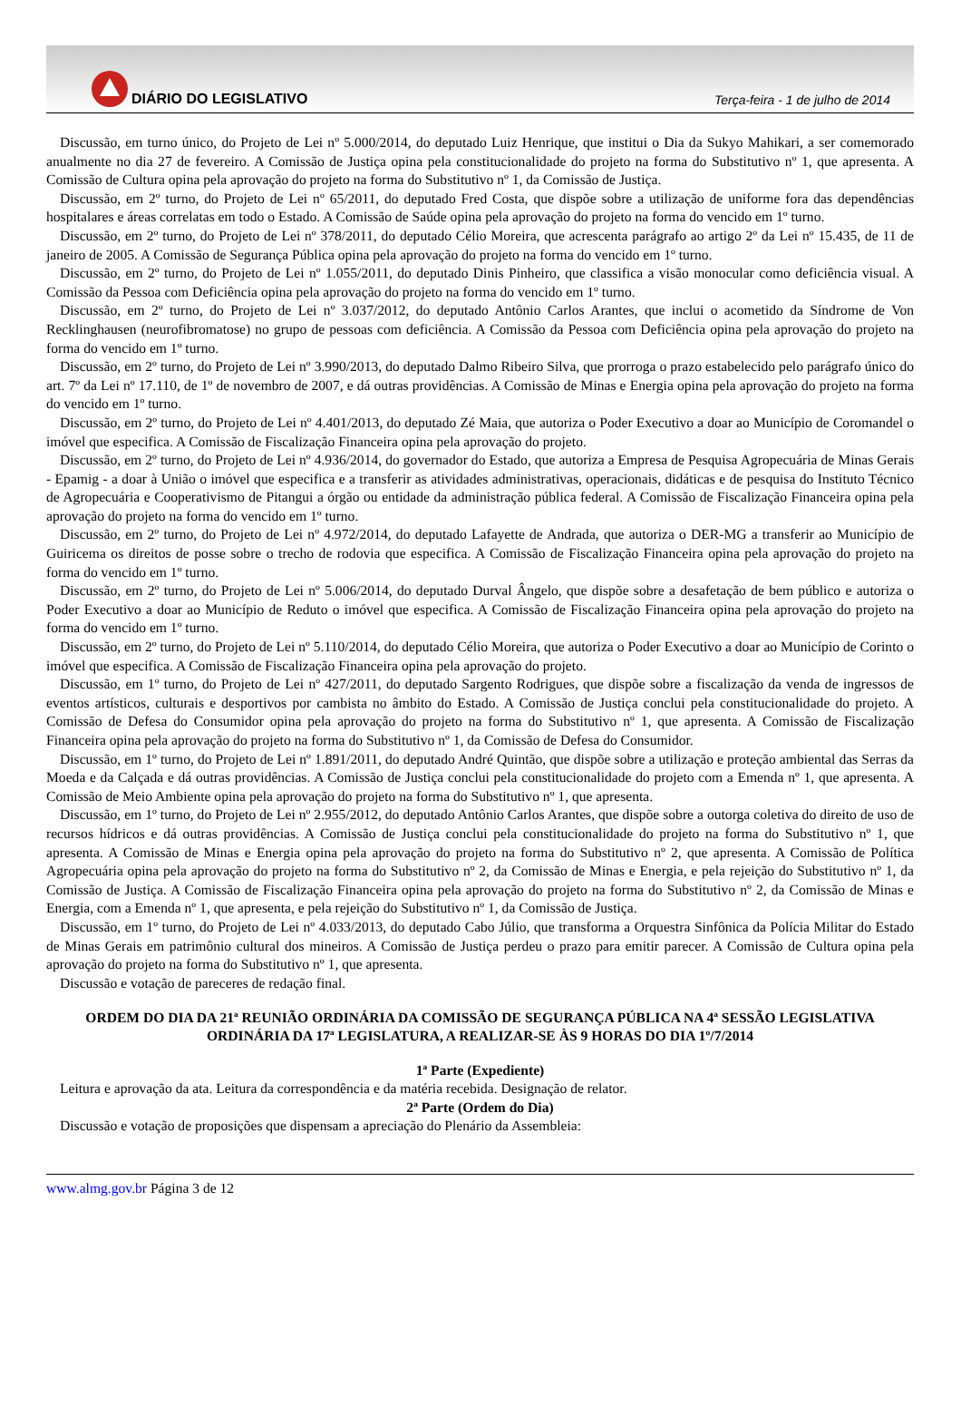DIÁRIO DO LEGISLATIVO
Terça-feira - 1 de julho de 2014
Discussão, em turno único, do Projeto de Lei nº 5.000/2014, do deputado Luiz Henrique, que institui o Dia da Sukyo Mahikari, a ser comemorado anualmente no dia 27 de fevereiro. A Comissão de Justiça opina pela constitucionalidade do projeto na forma do Substitutivo nº 1, que apresenta. A Comissão de Cultura opina pela aprovação do projeto na forma do Substitutivo nº 1, da Comissão de Justiça.
Discussão, em 2º turno, do Projeto de Lei nº 65/2011, do deputado Fred Costa, que dispõe sobre a utilização de uniforme fora das dependências hospitalares e áreas correlatas em todo o Estado. A Comissão de Saúde opina pela aprovação do projeto na forma do vencido em 1º turno.
Discussão, em 2º turno, do Projeto de Lei nº 378/2011, do deputado Célio Moreira, que acrescenta parágrafo ao artigo 2º da Lei nº 15.435, de 11 de janeiro de 2005. A Comissão de Segurança Pública opina pela aprovação do projeto na forma do vencido em 1º turno.
Discussão, em 2º turno, do Projeto de Lei nº 1.055/2011, do deputado Dinis Pinheiro, que classifica a visão monocular como deficiência visual. A Comissão da Pessoa com Deficiência opina pela aprovação do projeto na forma do vencido em 1º turno.
Discussão, em 2º turno, do Projeto de Lei nº 3.037/2012, do deputado Antônio Carlos Arantes, que inclui o acometido da Síndrome de Von Recklinghausen (neurofibromatose) no grupo de pessoas com deficiência. A Comissão da Pessoa com Deficiência opina pela aprovação do projeto na forma do vencido em 1º turno.
Discussão, em 2º turno, do Projeto de Lei nº 3.990/2013, do deputado Dalmo Ribeiro Silva, que prorroga o prazo estabelecido pelo parágrafo único do art. 7º da Lei nº 17.110, de 1º de novembro de 2007, e dá outras providências. A Comissão de Minas e Energia opina pela aprovação do projeto na forma do vencido em 1º turno.
Discussão, em 2º turno, do Projeto de Lei nº 4.401/2013, do deputado Zé Maia, que autoriza o Poder Executivo a doar ao Município de Coromandel o imóvel que especifica. A Comissão de Fiscalização Financeira opina pela aprovação do projeto.
Discussão, em 2º turno, do Projeto de Lei nº 4.936/2014, do governador do Estado, que autoriza a Empresa de Pesquisa Agropecuária de Minas Gerais - Epamig - a doar à União o imóvel que especifica e a transferir as atividades administrativas, operacionais, didáticas e de pesquisa do Instituto Técnico de Agropecuária e Cooperativismo de Pitangui a órgão ou entidade da administração pública federal. A Comissão de Fiscalização Financeira opina pela aprovação do projeto na forma do vencido em 1º turno.
Discussão, em 2º turno, do Projeto de Lei nº 4.972/2014, do deputado Lafayette de Andrada, que autoriza o DER-MG a transferir ao Município de Guiricema os direitos de posse sobre o trecho de rodovia que especifica. A Comissão de Fiscalização Financeira opina pela aprovação do projeto na forma do vencido em 1º turno.
Discussão, em 2º turno, do Projeto de Lei nº 5.006/2014, do deputado Durval Ângelo, que dispõe sobre a desafetação de bem público e autoriza o Poder Executivo a doar ao Município de Reduto o imóvel que especifica. A Comissão de Fiscalização Financeira opina pela aprovação do projeto na forma do vencido em 1º turno.
Discussão, em 2º turno, do Projeto de Lei nº 5.110/2014, do deputado Célio Moreira, que autoriza o Poder Executivo a doar ao Município de Corinto o imóvel que especifica. A Comissão de Fiscalização Financeira opina pela aprovação do projeto.
Discussão, em 1º turno, do Projeto de Lei nº 427/2011, do deputado Sargento Rodrigues, que dispõe sobre a fiscalização da venda de ingressos de eventos artísticos, culturais e desportivos por cambista no âmbito do Estado. A Comissão de Justiça conclui pela constitucionalidade do projeto. A Comissão de Defesa do Consumidor opina pela aprovação do projeto na forma do Substitutivo nº 1, que apresenta. A Comissão de Fiscalização Financeira opina pela aprovação do projeto na forma do Substitutivo nº 1, da Comissão de Defesa do Consumidor.
Discussão, em 1º turno, do Projeto de Lei nº 1.891/2011, do deputado André Quintão, que dispõe sobre a utilização e proteção ambiental das Serras da Moeda e da Calçada e dá outras providências. A Comissão de Justiça conclui pela constitucionalidade do projeto com a Emenda nº 1, que apresenta. A Comissão de Meio Ambiente opina pela aprovação do projeto na forma do Substitutivo nº 1, que apresenta.
Discussão, em 1º turno, do Projeto de Lei nº 2.955/2012, do deputado Antônio Carlos Arantes, que dispõe sobre a outorga coletiva do direito de uso de recursos hídricos e dá outras providências. A Comissão de Justiça conclui pela constitucionalidade do projeto na forma do Substitutivo nº 1, que apresenta. A Comissão de Minas e Energia opina pela aprovação do projeto na forma do Substitutivo nº 2, que apresenta. A Comissão de Política Agropecuária opina pela aprovação do projeto na forma do Substitutivo nº 2, da Comissão de Minas e Energia, e pela rejeição do Substitutivo nº 1, da Comissão de Justiça. A Comissão de Fiscalização Financeira opina pela aprovação do projeto na forma do Substitutivo nº 2, da Comissão de Minas e Energia, com a Emenda nº 1, que apresenta, e pela rejeição do Substitutivo nº 1, da Comissão de Justiça.
Discussão, em 1º turno, do Projeto de Lei nº 4.033/2013, do deputado Cabo Júlio, que transforma a Orquestra Sinfônica da Polícia Militar do Estado de Minas Gerais em patrimônio cultural dos mineiros. A Comissão de Justiça perdeu o prazo para emitir parecer. A Comissão de Cultura opina pela aprovação do projeto na forma do Substitutivo nº 1, que apresenta.
Discussão e votação de pareceres de redação final.
ORDEM DO DIA DA 21ª REUNIÃO ORDINÁRIA DA COMISSÃO DE SEGURANÇA PÚBLICA NA 4ª SESSÃO LEGISLATIVA ORDINÁRIA DA 17ª LEGISLATURA, A REALIZAR-SE ÀS 9 HORAS DO DIA 1º/7/2014
1ª Parte (Expediente)
Leitura e aprovação da ata. Leitura da correspondência e da matéria recebida. Designação de relator.
2ª Parte (Ordem do Dia)
Discussão e votação de proposições que dispensam a apreciação do Plenário da Assembleia:
www.almg.gov.br Página 3 de 12